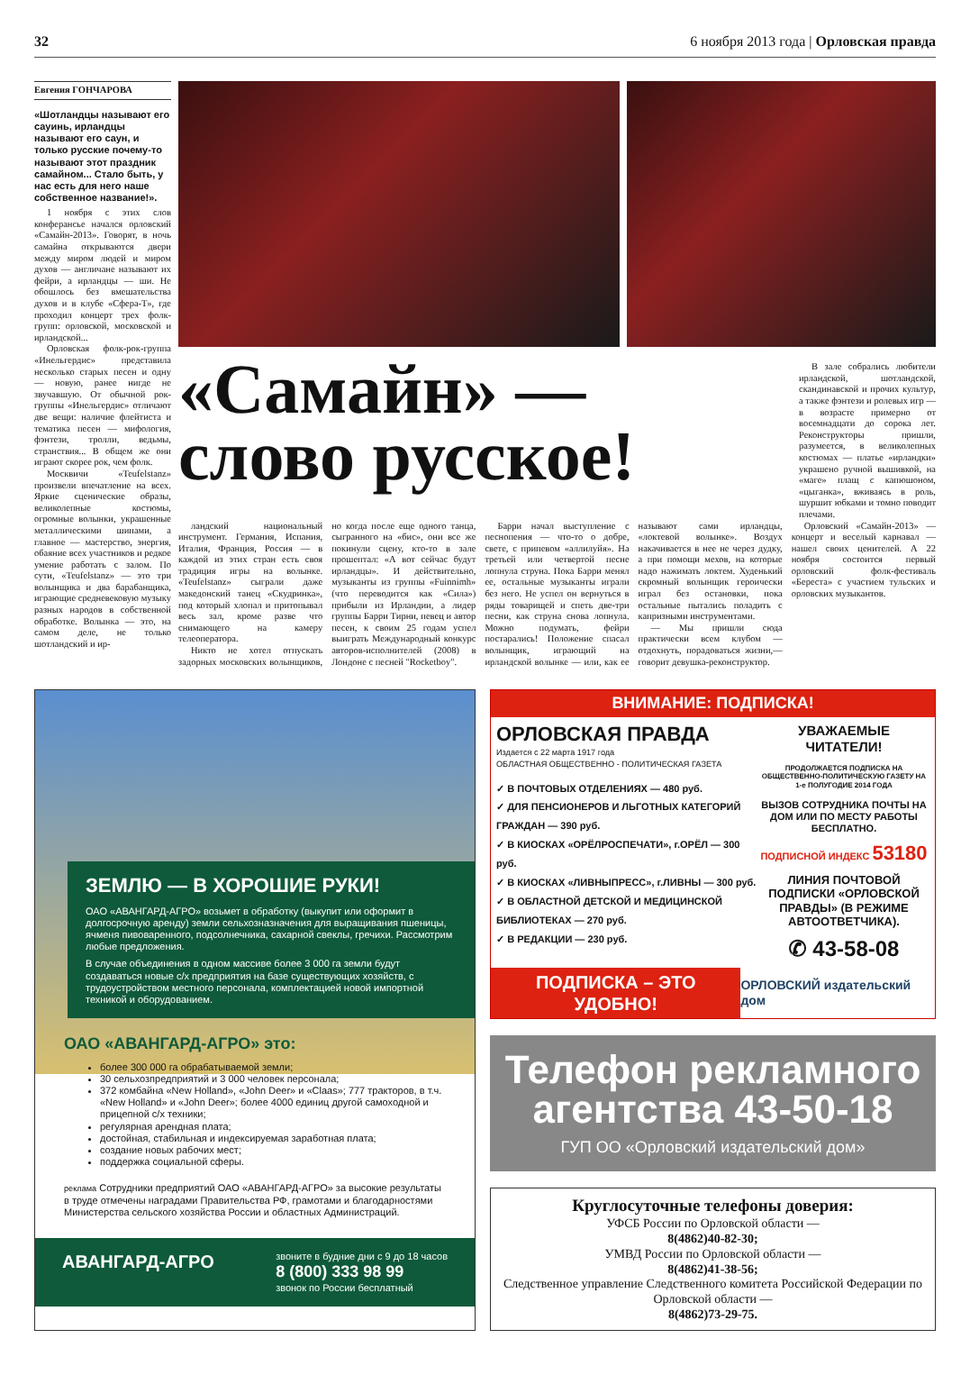32 6 ноября 2013 года | Орловская правда
Евгения ГОНЧАРОВА
«Шотландцы называют его сауинь, ирландцы называют его саун, и только русские почему-то называют этот праздник самайном... Стало быть, у нас есть для него наше собственное название!».
1 ноября с этих слов конферансье начался орловский «Самайн-2013». Говорят, в ночь самайна открываются двери между миром людей и миром духов — англичане называют их фейри, а ирландцы — ши. Не обошлось без вмешательства духов и в клубе «Сфера-Т», где проходил концерт трех фолк-групп: орловской, московской и ирландской...
Орловская фолк-рок-группа «Инельгердис» представила несколько старых песен и одну — новую, ранее нигде не звучавшую. От обычной рок-группы «Инельгердис» отличают две вещи: наличие флейтиста и тематика песен — мифология, фэнтези, тролли, ведьмы, странствия... В общем же они играют скорее рок, чем фолк.
Москвичи «Teufelstanz» произвели впечатление на всех. Яркие сценические образы, великолепные костюмы, огромные волынки, украшенные металлическими шипами, а главное — мастерство, энергия, обаяние всех участников и редкое умение работать с залом. По сути, «Teufelstanz» — это три волынщика и два барабанщика, играющие средневековую музыку разных народов в собственной обработке. Волынка — это, на самом деле, не только шотландский и ир-
«Самайн» —
слово русское!
В зале собрались любители ирландской, шотландской, скандинавской и прочих культур, а также фэнтези и ролевых игр — в возрасте примерно от восемнадцати до сорока лет. Реконструкторы пришли, разумеется, в великолепных костюмах — платье «ирландки» украшено ручной вышивкой, на «маге» плащ с капюшоном, «цыганка», вживаясь в роль, шуршит юбками и томно поводит плечами.
ландский национальный инструмент. Германия, Испания, Италия, Франция, Россия — в каждой из этих стран есть своя традиция игры на волынке. «Teufelstanz» сыграли даже македонский танец «Скудринка», под который хлопал и притопывал весь зал, кроме разве что снимающего на камеру телеоператора.
Никто не хотел отпускать задорных московских волынщиков, но когда после еще одного танца, сыгранного на «бис», они все же покинули сцену, кто-то в зале прошептал: «А вот сейчас будут ирландцы». И действительно, музыканты из группы «Fuinnimh» (что переводится как «Сила») прибыли из Ирландии, а лидер группы Барри Тирни, певец и автор песен, к своим 25 годам успел выиграть Международный конкурс авторов-исполнителей (2008) в Лондоне с песней "Rocketboy".
Барри начал выступление с песнопения — что-то о добре, свете, с припевом «аллилуйя». На третьей или четвертой песне лопнула струна. Пока Барри менял ее, остальные музыканты играли без него. Не успел он вернуться в ряды товарищей и спеть две-три песни, как струна снова лопнула. Можно подумать, фейри постарались! Положение спасал волынщик, играющий на ирландской волынке — или, как ее называют сами ирландцы, «локтевой волынке». Воздух накачивается в нее не через дудку, а при помощи мехов, на которые надо нажимать локтем. Худенький скромный волынщик героически играл без остановки, пока остальные пытались поладить с капризными инструментами.
— Мы пришли сюда практически всем клубом — отдохнуть, порадоваться жизни,— говорит девушка-реконструктор.
Орловский «Самайн-2013» — концерт и веселый карнавал — нашел своих ценителей. А 22 ноября состоится первый орловский фолк-фестиваль «Береста» с участием тульских и орловских музыкантов.
ЗЕМЛЮ — В ХОРОШИЕ РУКИ!
ОАО «АВАНГАРД-АГРО» возьмет в обработку (выкупит или оформит в долгосрочную аренду) земли сельхозназначения для выращивания пшеницы, ячменя пивоваренного, подсолнечника, сахарной свеклы, гречихи. Рассмотрим любые предложения.
В случае объединения в одном массиве более 3 000 га земли будут создаваться новые с/х предприятия на базе существующих хозяйств, с трудоустройством местного персонала, комплектацией новой импортной техникой и оборудованием.
ОАО «АВАНГАРД-АГРО» это:
более 300 000 га обрабатываемой земли;
30 сельхозпредприятий и 3 000 человек персонала;
372 комбайна «New Holland», «John Deer» и «Claas»; 777 тракторов, в т.ч. «New Holland» и «John Deer»; более 4000 единиц другой самоходной и прицепной с/х техники;
регулярная арендная плата;
достойная, стабильная и индексируемая заработная плата;
создание новых рабочих мест;
поддержка социальной сферы.
реклама Сотрудники предприятий ОАО «АВАНГАРД-АГРО» за высокие результаты в труде отмечены наградами Правительства РФ, грамотами и благодарностями Министерства сельского хозяйства России и областных Администраций.
АВАНГАРД-АГРО
звоните в будние дни с 9 до 18 часов
8 (800) 333 98 99
звонок по России бесплатный
ВНИМАНИЕ: ПОДПИСКА!
ОРЛОВСКАЯ ПРАВДА
Издается с 22 марта 1917 года
ОБЛАСТНАЯ ОБЩЕСТВЕННО - ПОЛИТИЧЕСКАЯ ГАЗЕТА
✓ В ПОЧТОВЫХ ОТДЕЛЕНИЯХ — 480 руб.
✓ ДЛЯ ПЕНСИОНЕРОВ И ЛЬГОТНЫХ КАТЕГОРИЙ ГРАЖДАН — 390 руб.
✓ В КИОСКАХ «ОРЁЛРОСПЕЧАТИ», г.ОРЁЛ — 300 руб.
✓ В КИОСКАХ «ЛИВНЫПРЕСС», г.ЛИВНЫ — 300 руб.
✓ В ОБЛАСТНОЙ ДЕТСКОЙ И МЕДИЦИНСКОЙ БИБЛИОТЕКАХ — 270 руб.
✓ В РЕДАКЦИИ — 230 руб.
УВАЖАЕМЫЕ ЧИТАТЕЛИ!
ПРОДОЛЖАЕТСЯ ПОДПИСКА НА ОБЩЕСТВЕННО-ПОЛИТИЧЕСКУЮ ГАЗЕТУ НА 1-е ПОЛУГОДИЕ 2014 ГОДА
ВЫЗОВ СОТРУДНИКА ПОЧТЫ НА ДОМ ИЛИ ПО МЕСТУ РАБОТЫ БЕСПЛАТНО.
ПОДПИСНОЙ ИНДЕКС 53180
ЛИНИЯ ПОЧТОВОЙ ПОДПИСКИ «ОРЛОВСКОЙ ПРАВДЫ» (В РЕЖИМЕ АВТООТВЕТЧИКА).
✆ 43-58-08
ПОДПИСКА – ЭТО УДОБНО! ОРЛОВСКИЙ издательский дом
Телефон рекламного агентства 43-50-18
ГУП ОО «Орловский издательский дом»
Круглосуточные телефоны доверия:
УФСБ России по Орловской области —
8(4862)40-82-30;
УМВД России по Орловской области —
8(4862)41-38-56;
Следственное управление Следственного комитета Российской Федерации по Орловской области —
8(4862)73-29-75.